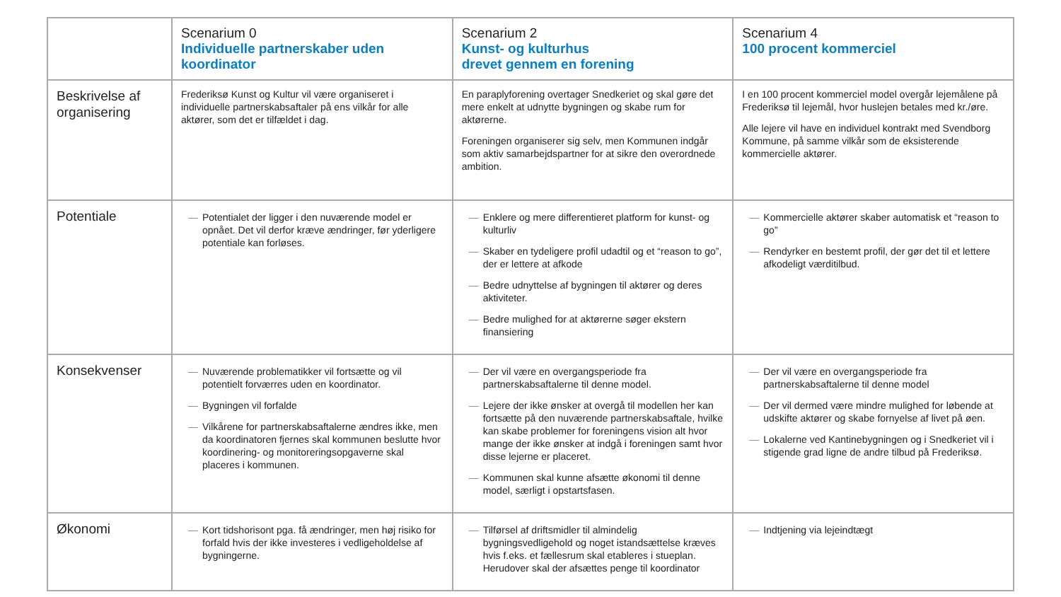| | Scenarium 0 Individuelle partnerskaber uden koordinator | Scenarium 2 Kunst- og kulturhus drevet gennem en forening | Scenarium 4 100 procent kommerciel |
| --- | --- | --- | --- |
| Beskrivelse af organisering | Frederiksø Kunst og Kultur vil være organiseret i individuelle partnerskabsaftaler på ens vilkår for alle aktører, som det er tilfældet i dag. | En paraplyforening overtager Snedkeriet og skal gøre det mere enkelt at udnytte bygningen og skabe rum for aktørerne. Foreningen organiserer sig selv, men Kommunen indgår som aktiv samarbejdspartner for at sikre den overordnede ambition. | I en 100 procent kommerciel model overgår lejemålene på Frederiksø til lejemål, hvor huslejen betales med kr./øre. Alle lejere vil have en individuel kontrakt med Svendborg Kommune, på samme vilkår som de eksisterende kommercielle aktører. |
| Potentiale | — Potentialet der ligger i den nuværende model er opnået. Det vil derfor kræve ændringer, før yderligere potentiale kan forløses. | — Enklere og mere differentieret platform for kunst- og kulturliv — Skaber en tydeligere profil udadtil og et “reason to go”, der er lettere at afkode — Bedre udnyttelse af bygningen til aktører og deres aktiviteter. — Bedre mulighed for at aktørerne søger ekstern finansiering | — Kommercielle aktører skaber automatisk et “reason to go” — Rendyrker en bestemt profil, der gør det til et lettere afkodeligt værditilbud. |
| Konsekvenser | — Nuværende problematikker vil fortsætte og vil potentielt forværres uden en koordinator. — Bygningen vil forfalde — Vilkårene for partnerskabsaftalerne ændres ikke, men da koordinatoren fjernes skal kommunen beslutte hvor koordinering- og monitoreringsopgaverne skal placeres i kommunen. | — Der vil være en overgangsperiode fra partnerskabsaftalerne til denne model. — Lejere der ikke ønsker at overgå til modellen her kan fortsætte på den nuværende partnerskabsaftale, hvilke kan skabe problemer for foreningens vision alt hvor mange der ikke ønsker at indgå i foreningen samt hvor disse lejerne er placeret. — Kommunen skal kunne afsætte økonomi til denne model, særligt i opstartsfasen. | — Der vil være en overgangsperiode fra partnerskabsaftalerne til denne model — Der vil dermed være mindre mulighed for løbende at udskifte aktører og skabe fornyelse af livet på øen. — Lokalerne ved Kantinebygningen og i Snedkeriet vil i stigende grad ligne de andre tilbud på Frederiksø. |
| Økonomi | — Kort tidshorisont pga. få ændringer, men høj risiko for forfald hvis der ikke investeres i vedligeholdelse af bygningerne. | — Tilførsel af driftsmidler til almindelig bygningsvedligehold og noget istandsættelse kræves hvis f.eks. et fællesrum skal etableres i stueplan. Herudover skal der afsættes penge til koordinator | — Indtjening via lejeindtægt |